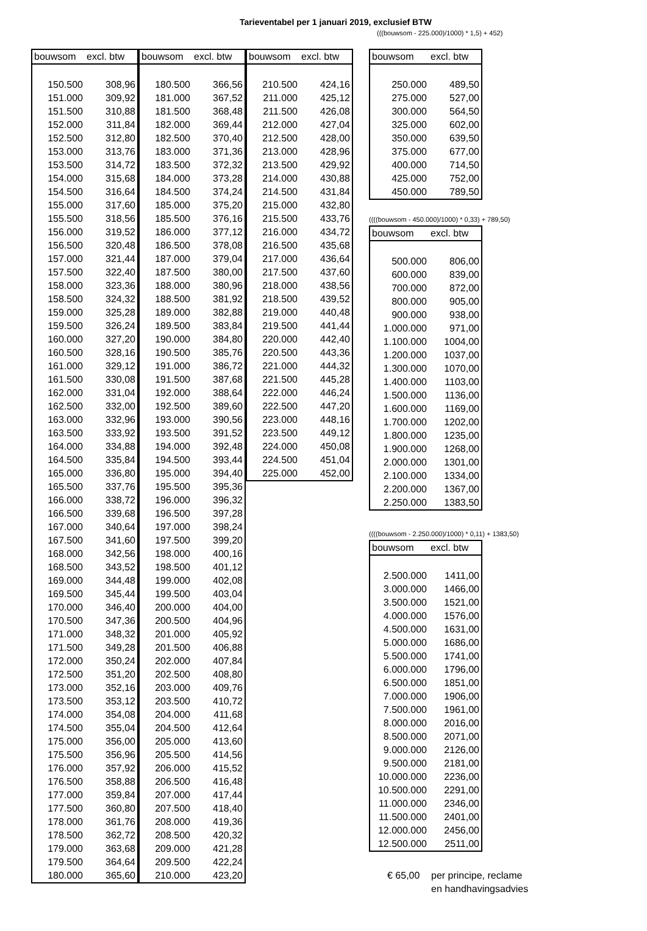Tarieventabel per 1 januari 2019, exclusief BTW
(((bouwsom - 225.000)/1000) * 1,5) + 452)
| bouwsom | excl. btw |
| --- | --- |
| 150.500 | 308,96 |
| 151.000 | 309,92 |
| 151.500 | 310,88 |
| 152.000 | 311,84 |
| 152.500 | 312,80 |
| 153.000 | 313,76 |
| 153.500 | 314,72 |
| 154.000 | 315,68 |
| 154.500 | 316,64 |
| 155.000 | 317,60 |
| 155.500 | 318,56 |
| 156.000 | 319,52 |
| 156.500 | 320,48 |
| 157.000 | 321,44 |
| 157.500 | 322,40 |
| 158.000 | 323,36 |
| 158.500 | 324,32 |
| 159.000 | 325,28 |
| 159.500 | 326,24 |
| 160.000 | 327,20 |
| 160.500 | 328,16 |
| 161.000 | 329,12 |
| 161.500 | 330,08 |
| 162.000 | 331,04 |
| 162.500 | 332,00 |
| 163.000 | 332,96 |
| 163.500 | 333,92 |
| 164.000 | 334,88 |
| 164.500 | 335,84 |
| 165.000 | 336,80 |
| 165.500 | 337,76 |
| 166.000 | 338,72 |
| 166.500 | 339,68 |
| 167.000 | 340,64 |
| 167.500 | 341,60 |
| 168.000 | 342,56 |
| 168.500 | 343,52 |
| 169.000 | 344,48 |
| 169.500 | 345,44 |
| 170.000 | 346,40 |
| 170.500 | 347,36 |
| 171.000 | 348,32 |
| 171.500 | 349,28 |
| 172.000 | 350,24 |
| 172.500 | 351,20 |
| 173.000 | 352,16 |
| 173.500 | 353,12 |
| 174.000 | 354,08 |
| 174.500 | 355,04 |
| 175.000 | 356,00 |
| 175.500 | 356,96 |
| 176.000 | 357,92 |
| 176.500 | 358,88 |
| 177.000 | 359,84 |
| 177.500 | 360,80 |
| 178.000 | 361,76 |
| 178.500 | 362,72 |
| 179.000 | 363,68 |
| 179.500 | 364,64 |
| 180.000 | 365,60 |
| bouwsom | excl. btw |
| --- | --- |
| 180.500 | 366,56 |
| 181.000 | 367,52 |
| 181.500 | 368,48 |
| 182.000 | 369,44 |
| 182.500 | 370,40 |
| 183.000 | 371,36 |
| 183.500 | 372,32 |
| 184.000 | 373,28 |
| 184.500 | 374,24 |
| 185.000 | 375,20 |
| 185.500 | 376,16 |
| 186.000 | 377,12 |
| 186.500 | 378,08 |
| 187.000 | 379,04 |
| 187.500 | 380,00 |
| 188.000 | 380,96 |
| 188.500 | 381,92 |
| 189.000 | 382,88 |
| 189.500 | 383,84 |
| 190.000 | 384,80 |
| 190.500 | 385,76 |
| 191.000 | 386,72 |
| 191.500 | 387,68 |
| 192.000 | 388,64 |
| 192.500 | 389,60 |
| 193.000 | 390,56 |
| 193.500 | 391,52 |
| 194.000 | 392,48 |
| 194.500 | 393,44 |
| 195.000 | 394,40 |
| 195.500 | 395,36 |
| 196.000 | 396,32 |
| 196.500 | 397,28 |
| 197.000 | 398,24 |
| 197.500 | 399,20 |
| 198.000 | 400,16 |
| 198.500 | 401,12 |
| 199.000 | 402,08 |
| 199.500 | 403,04 |
| 200.000 | 404,00 |
| 200.500 | 404,96 |
| 201.000 | 405,92 |
| 201.500 | 406,88 |
| 202.000 | 407,84 |
| 202.500 | 408,80 |
| 203.000 | 409,76 |
| 203.500 | 410,72 |
| 204.000 | 411,68 |
| 204.500 | 412,64 |
| 205.000 | 413,60 |
| 205.500 | 414,56 |
| 206.000 | 415,52 |
| 206.500 | 416,48 |
| 207.000 | 417,44 |
| 207.500 | 418,40 |
| 208.000 | 419,36 |
| 208.500 | 420,32 |
| 209.000 | 421,28 |
| 209.500 | 422,24 |
| 210.000 | 423,20 |
| bouwsom | excl. btw |
| --- | --- |
| 210.500 | 424,16 |
| 211.000 | 425,12 |
| 211.500 | 426,08 |
| 212.000 | 427,04 |
| 212.500 | 428,00 |
| 213.000 | 428,96 |
| 213.500 | 429,92 |
| 214.000 | 430,88 |
| 214.500 | 431,84 |
| 215.000 | 432,80 |
| 215.500 | 433,76 |
| 216.000 | 434,72 |
| 216.500 | 435,68 |
| 217.000 | 436,64 |
| 217.500 | 437,60 |
| 218.000 | 438,56 |
| 218.500 | 439,52 |
| 219.000 | 440,48 |
| 219.500 | 441,44 |
| 220.000 | 442,40 |
| 220.500 | 443,36 |
| 221.000 | 444,32 |
| 221.500 | 445,28 |
| 222.000 | 446,24 |
| 222.500 | 447,20 |
| 223.000 | 448,16 |
| 223.500 | 449,12 |
| 224.000 | 450,08 |
| 224.500 | 451,04 |
| 225.000 | 452,00 |
| bouwsom | excl. btw |
| --- | --- |
| 250.000 | 489,50 |
| 275.000 | 527,00 |
| 300.000 | 564,50 |
| 325.000 | 602,00 |
| 350.000 | 639,50 |
| 375.000 | 677,00 |
| 400.000 | 714,50 |
| 425.000 | 752,00 |
| 450.000 | 789,50 |
((((bouwsom - 450.000)/1000) * 0,33) + 789,50)
| bouwsom | excl. btw |
| --- | --- |
| 500.000 | 806,00 |
| 600.000 | 839,00 |
| 700.000 | 872,00 |
| 800.000 | 905,00 |
| 900.000 | 938,00 |
| 1.000.000 | 971,00 |
| 1.100.000 | 1004,00 |
| 1.200.000 | 1037,00 |
| 1.300.000 | 1070,00 |
| 1.400.000 | 1103,00 |
| 1.500.000 | 1136,00 |
| 1.600.000 | 1169,00 |
| 1.700.000 | 1202,00 |
| 1.800.000 | 1235,00 |
| 1.900.000 | 1268,00 |
| 2.000.000 | 1301,00 |
| 2.100.000 | 1334,00 |
| 2.200.000 | 1367,00 |
| 2.250.000 | 1383,50 |
((((bouwsom - 2.250.000)/1000) * 0,11) + 1383,50)
| bouwsom | excl. btw |
| --- | --- |
| 2.500.000 | 1411,00 |
| 3.000.000 | 1466,00 |
| 3.500.000 | 1521,00 |
| 4.000.000 | 1576,00 |
| 4.500.000 | 1631,00 |
| 5.000.000 | 1686,00 |
| 5.500.000 | 1741,00 |
| 6.000.000 | 1796,00 |
| 6.500.000 | 1851,00 |
| 7.000.000 | 1906,00 |
| 7.500.000 | 1961,00 |
| 8.000.000 | 2016,00 |
| 8.500.000 | 2071,00 |
| 9.000.000 | 2126,00 |
| 9.500.000 | 2181,00 |
| 10.000.000 | 2236,00 |
| 10.500.000 | 2291,00 |
| 11.000.000 | 2346,00 |
| 11.500.000 | 2401,00 |
| 12.000.000 | 2456,00 |
| 12.500.000 | 2511,00 |
€ 65,00 per principe, reclame
en handhavingsadvies